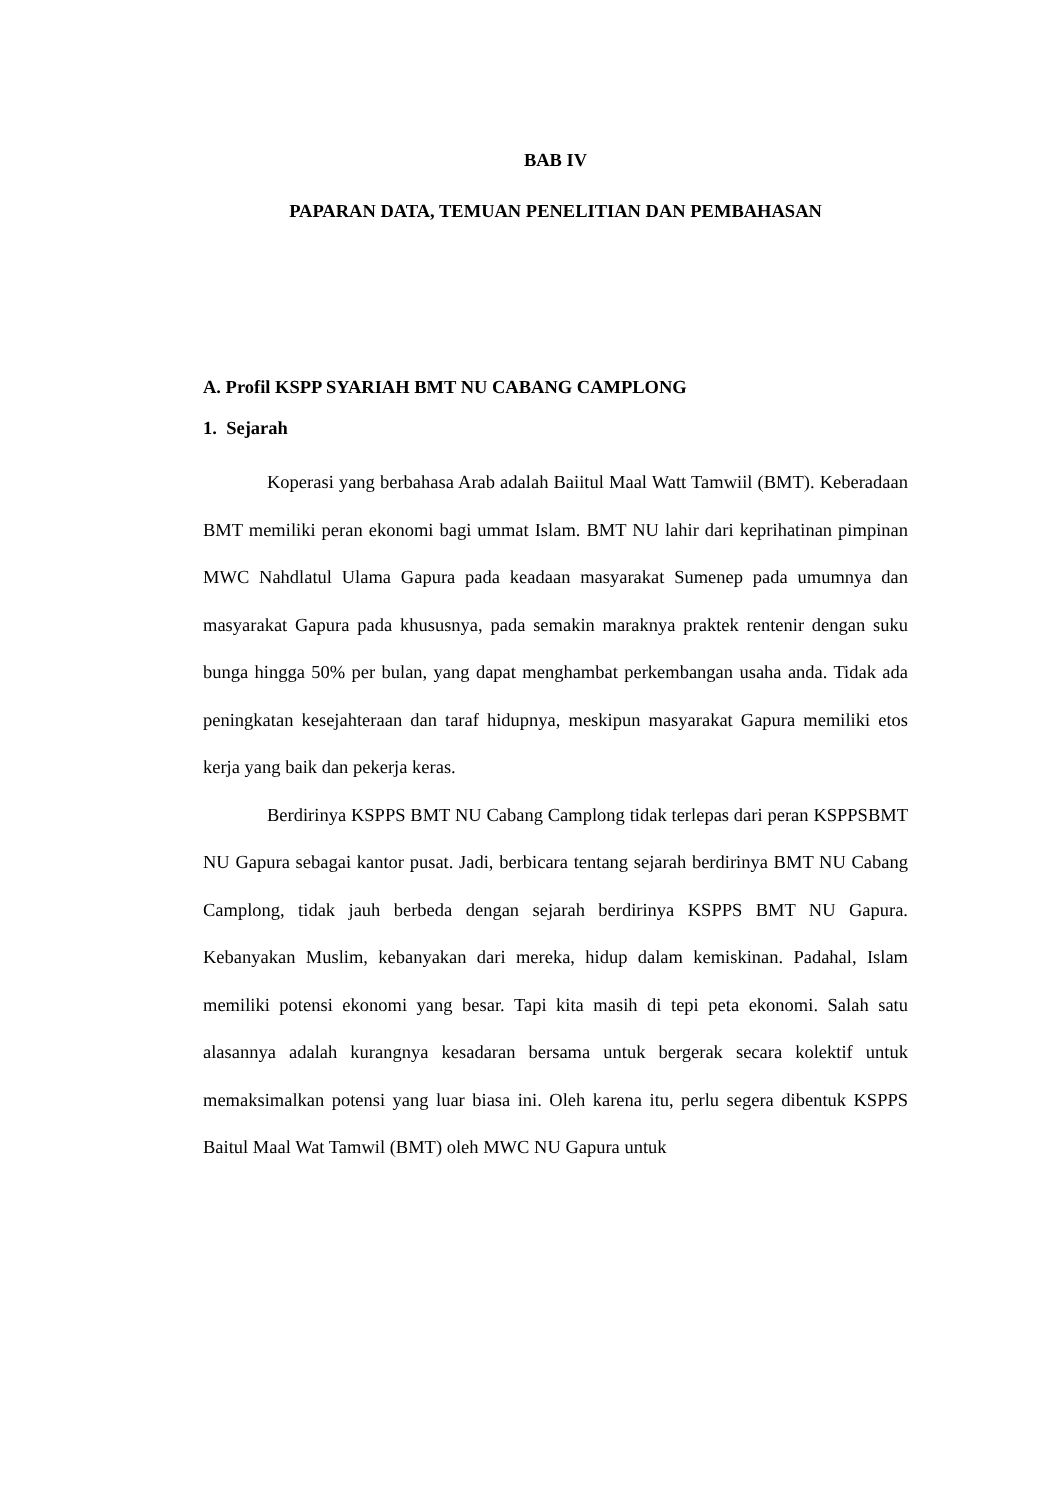BAB IV
PAPARAN DATA, TEMUAN PENELITIAN DAN PEMBAHASAN
A. Profil KSPP SYARIAH BMT NU CABANG CAMPLONG
1. Sejarah
Koperasi yang berbahasa Arab adalah Baiitul Maal Watt Tamwiil (BMT). Keberadaan BMT memiliki peran ekonomi bagi ummat Islam. BMT NU lahir dari keprihatinan pimpinan MWC Nahdlatul Ulama Gapura pada keadaan masyarakat Sumenep pada umumnya dan masyarakat Gapura pada khususnya, pada semakin maraknya praktek rentenir dengan suku bunga hingga 50% per bulan, yang dapat menghambat perkembangan usaha anda. Tidak ada peningkatan kesejahteraan dan taraf hidupnya, meskipun masyarakat Gapura memiliki etos kerja yang baik dan pekerja keras.
Berdirinya KSPPS BMT NU Cabang Camplong tidak terlepas dari peran KSPPSBMT NU Gapura sebagai kantor pusat. Jadi, berbicara tentang sejarah berdirinya BMT NU Cabang Camplong, tidak jauh berbeda dengan sejarah berdirinya KSPPS BMT NU Gapura. Kebanyakan Muslim, kebanyakan dari mereka, hidup dalam kemiskinan. Padahal, Islam memiliki potensi ekonomi yang besar. Tapi kita masih di tepi peta ekonomi. Salah satu alasannya adalah kurangnya kesadaran bersama untuk bergerak secara kolektif untuk memaksimalkan potensi yang luar biasa ini. Oleh karena itu, perlu segera dibentuk KSPPS Baitul Maal Wat Tamwil (BMT) oleh MWC NU Gapura untuk